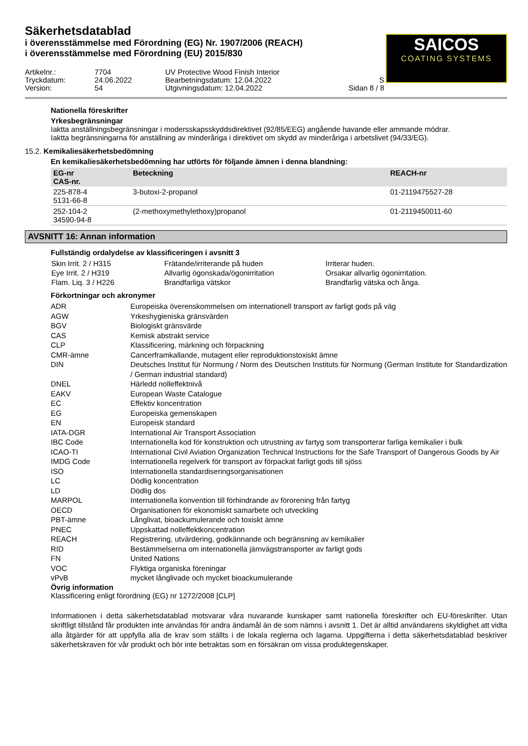Säkerhetsdatablad
i överensstämmelse med Förordning (EG) Nr. 1907/2006 (REACH)
i överensstämmelse med Förordning (EU) 2015/830
SAICOS
COATING SYSTEMS
Artikelnr.:
7704
UV Protective Wood Finish Interior
Tryckdatum:
24.06.2022
Bearbetningsdatum: 12.04.2022
S
Version:
54
Utgivningsdatum: 12.04.2022
Sidan 8 / 8
Nationella föreskrifter
Yrkesbegränsningar
Iaktta anställningsbegränsningar i modersskapsskyddsdirektivet (92/85/EEG) angående havande eller ammande mödrar.
Iaktta begränsningarna för anställning av minderåriga i direktivet om skydd av minderåriga i arbetslivet (94/33/EG).
15.2. Kemikaliesäkerhetsbedömning
En kemikaliesäkerhetsbedömning har utförts för följande ämnen i denna blandning:
| EG-nr CAS-nr. | Beteckning | REACH-nr |
| --- | --- | --- |
| 225-878-4 5131-66-8 | 3-butoxi-2-propanol | 01-2119475527-28 |
| 252-104-2 34590-94-8 | (2-methoxymethylethoxy)propanol | 01-2119450011-60 |
AVSNITT 16: Annan information
Fullständig ordalydelse av klassificeringen i avsnitt 3
| Skin Irrit. 2 / H315 | Frätande/irriterande på huden | Irriterar huden. |
| Eye Irrit. 2 / H319 | Allvarlig ögonskada/ögonirritation | Orsakar allvarlig ögonirritation. |
| Flam. Liq. 3 / H226 | Brandfarliga vätskor | Brandfarlig vätska och ånga. |
Förkortningar och akronymer
| ADR | Europeiska överenskommelsen om internationell transport av farligt gods på väg |
| AGW | Yrkeshygieniska gränsvärden |
| BGV | Biologiskt gränsvärde |
| CAS | Kemisk abstrakt service |
| CLP | Klassificering, märkning och förpackning |
| CMR-ämne | Cancerframkallande, mutagent eller reproduktionstoxiskt ämne |
| DIN | Deutsches Institut für Normung / Norm des Deutschen Instituts für Normung (German Institute for Standardization / German industrial standard) |
| DNEL | Härledd nolleffektnivå |
| EAKV | European Waste Catalogue |
| EC | Effektiv koncentration |
| EG | Europeiska gemenskapen |
| EN | Europeisk standard |
| IATA-DGR | International Air Transport Association |
| IBC Code | Internationella kod för konstruktion och utrustning av fartyg som transporterar farliga kemikalier i bulk |
| ICAO-TI | International Civil Aviation Organization Technical Instructions for the Safe Transport of Dangerous Goods by Air |
| IMDG Code | Internationella regelverk för transport av förpackat farligt gods till sjöss |
| ISO | Internationella standardiseringsorganisationen |
| LC | Dödlig koncentration |
| LD | Dödlig dos |
| MARPOL | Internationella konvention till förhindrande av förorening från fartyg |
| OECD | Organisationen för ekonomiskt samarbete och utveckling |
| PBT-ämne | Långlivat, bioackumulerande och toxiskt ämne |
| PNEC | Uppskattad nolleffektkoncentration |
| REACH | Registrering, utvärdering, godkännande och begränsning av kemikalier |
| RID | Bestämmelserna om internationella järnvägstransporter av farligt gods |
| FN | United Nations |
| VOC | Flyktiga organiska föreningar |
| vPvB | mycket långlivade och mycket bioackumulerande |
Övrig information
Klassificering enligt förordning (EG) nr 1272/2008 [CLP]
Informationen i detta säkerhetsdatablad motsvarar våra nuvarande kunskaper samt nationella föreskrifter och EU-föreskrifter. Utan skriftligt tillstånd får produkten inte användas för andra ändamål än de som nämns i avsnitt 1. Det är alltid användarens skyldighet att vidta alla åtgärder för att uppfylla alla de krav som ställts i de lokala reglerna och lagarna. Uppgifterna i detta säkerhetsdatablad beskriver säkerhetskraven för vår produkt och bör inte betraktas som en försäkran om vissa produktegenskaper.